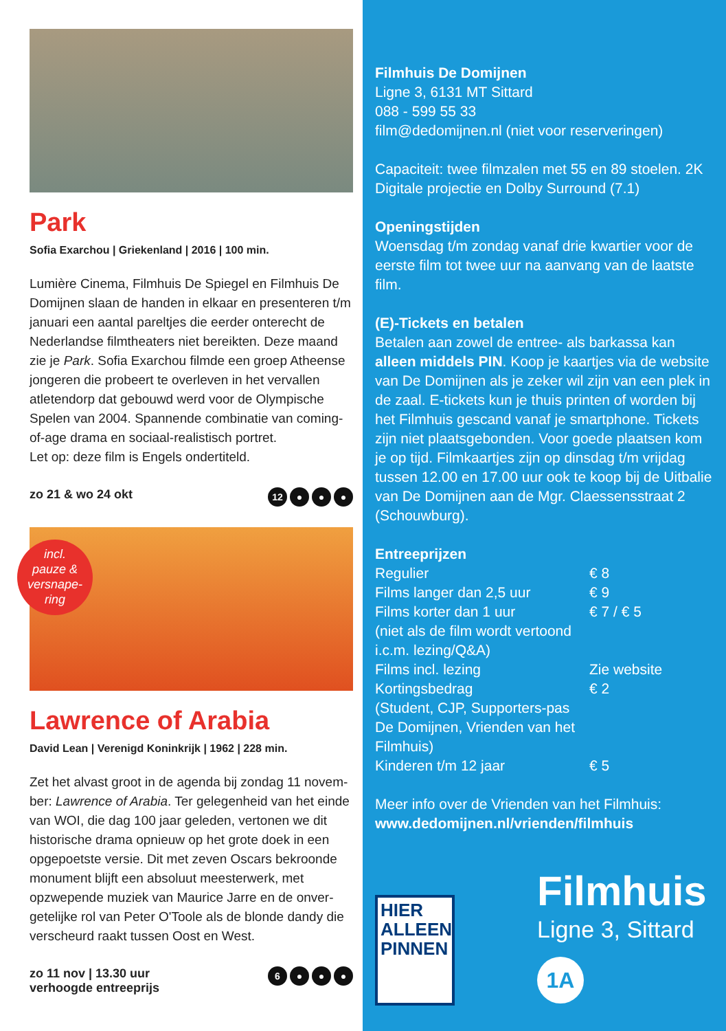Park
Sofia Exarchou | Griekenland | 2016 | 100 min.
Lumière Cinema, Filmhuis De Spiegel en Filmhuis De Domijnen slaan de handen in elkaar en presenteren t/m januari een aantal pareltjes die eerder onterecht de Nederlandse filmtheaters niet bereikten. Deze maand zie je Park. Sofia Exarchou filmde een groep Atheense jongeren die probeert te overleven in het vervallen atletendorp dat gebouwd werd voor de Olympische Spelen van 2004. Spannende combinatie van coming-of-age drama en sociaal-realistisch portret.
Let op: deze film is Engels ondertiteld.
zo 21 & wo 24 okt 12 ● ● ●
incl.
pauze &
versnape-
ring
Lawrence of Arabia
David Lean | Verenigd Koninkrijk | 1962 | 228 min.
Zet het alvast groot in de agenda bij zondag 11 novem-ber: Lawrence of Arabia. Ter gelegenheid van het einde van WOI, die dag 100 jaar geleden, vertonen we dit historische drama opnieuw op het grote doek in een opgepoetste versie. Dit met zeven Oscars bekroonde monument blijft een absoluut meesterwerk, met opzwepende muziek van Maurice Jarre en de onver-getelijke rol van Peter O'Toole als de blonde dandy die verscheurd raakt tussen Oost en West.
zo 11 nov | 13.30 uur
verhoogde entreeprijs 6 ● ● ●
Filmhuis De Domijnen
Ligne 3, 6131 MT Sittard
088 - 599 55 33
film@dedomijnen.nl (niet voor reserveringen)
Capaciteit: twee filmzalen met 55 en 89 stoelen. 2K Digitale projectie en Dolby Surround (7.1)
Openingstijden
Woensdag t/m zondag vanaf drie kwartier voor de eerste film tot twee uur na aanvang van de laatste film.
(E)-Tickets en betalen
Betalen aan zowel de entree- als barkassa kan alleen middels PIN. Koop je kaartjes via de website van De Domijnen als je zeker wil zijn van een plek in de zaal. E-tickets kun je thuis printen of worden bij het Filmhuis gescand vanaf je smartphone. Tickets zijn niet plaatsgebonden. Voor goede plaatsen kom je op tijd. Filmkaartjes zijn op dinsdag t/m vrijdag tussen 12.00 en 17.00 uur ook te koop bij de Uitbalie van De Domijnen aan de Mgr. Claessensstraat 2 (Schouwburg).
Entreeprijzen
| Regulier | € 8 |
| Films langer dan 2,5 uur | € 9 |
| Films korter dan 1 uur (niet als de film wordt vertoond i.c.m. lezing/Q&A) | € 7 / € 5 |
| Films incl. lezing | Zie website |
| Kortingsbedrag (Student, CJP, Supporters-pas De Domijnen, Vrienden van het Filmhuis) | € 2 |
| Kinderen t/m 12 jaar | € 5 |
Meer info over de Vrienden van het Filmhuis:
www.dedomijnen.nl/vrienden/filmhuis
HIER
ALLEEN
PINNEN
Filmhuis
Ligne 3, Sittard
1A